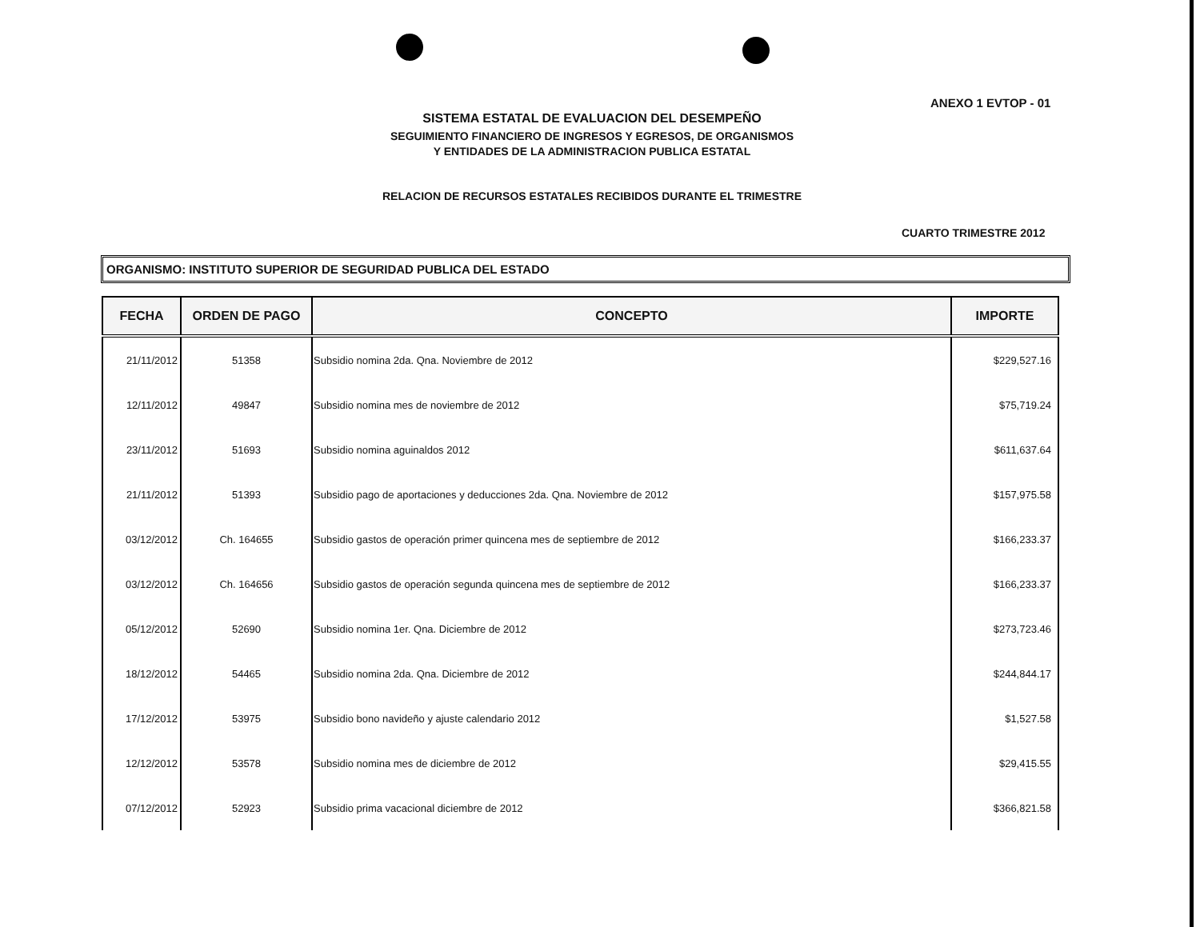ANEXO 1 EVTOP - 01
SISTEMA ESTATAL DE EVALUACION DEL DESEMPEÑO
SEGUIMIENTO FINANCIERO DE INGRESOS Y EGRESOS, DE ORGANISMOS
Y ENTIDADES DE LA ADMINISTRACION PUBLICA ESTATAL
RELACION DE RECURSOS ESTATALES RECIBIDOS DURANTE EL TRIMESTRE
CUARTO TRIMESTRE 2012
ORGANISMO: INSTITUTO SUPERIOR DE SEGURIDAD PUBLICA DEL ESTADO
| FECHA | ORDEN DE PAGO | CONCEPTO | IMPORTE |
| --- | --- | --- | --- |
| 21/11/2012 | 51358 | Subsidio nomina 2da. Qna. Noviembre de 2012 | $229,527.16 |
| 12/11/2012 | 49847 | Subsidio nomina mes de noviembre de 2012 | $75,719.24 |
| 23/11/2012 | 51693 | Subsidio nomina aguinaldos 2012 | $611,637.64 |
| 21/11/2012 | 51393 | Subsidio pago de aportaciones y deducciones 2da. Qna. Noviembre de 2012 | $157,975.58 |
| 03/12/2012 | Ch. 164655 | Subsidio gastos de operación primer quincena mes de septiembre de 2012 | $166,233.37 |
| 03/12/2012 | Ch. 164656 | Subsidio gastos de operación segunda quincena mes de septiembre de 2012 | $166,233.37 |
| 05/12/2012 | 52690 | Subsidio nomina 1er. Qna. Diciembre de 2012 | $273,723.46 |
| 18/12/2012 | 54465 | Subsidio nomina 2da. Qna. Diciembre de 2012 | $244,844.17 |
| 17/12/2012 | 53975 | Subsidio bono navideño y ajuste calendario 2012 | $1,527.58 |
| 12/12/2012 | 53578 | Subsidio nomina mes de diciembre de 2012 | $29,415.55 |
| 07/12/2012 | 52923 | Subsidio prima vacacional diciembre de 2012 | $366,821.58 |